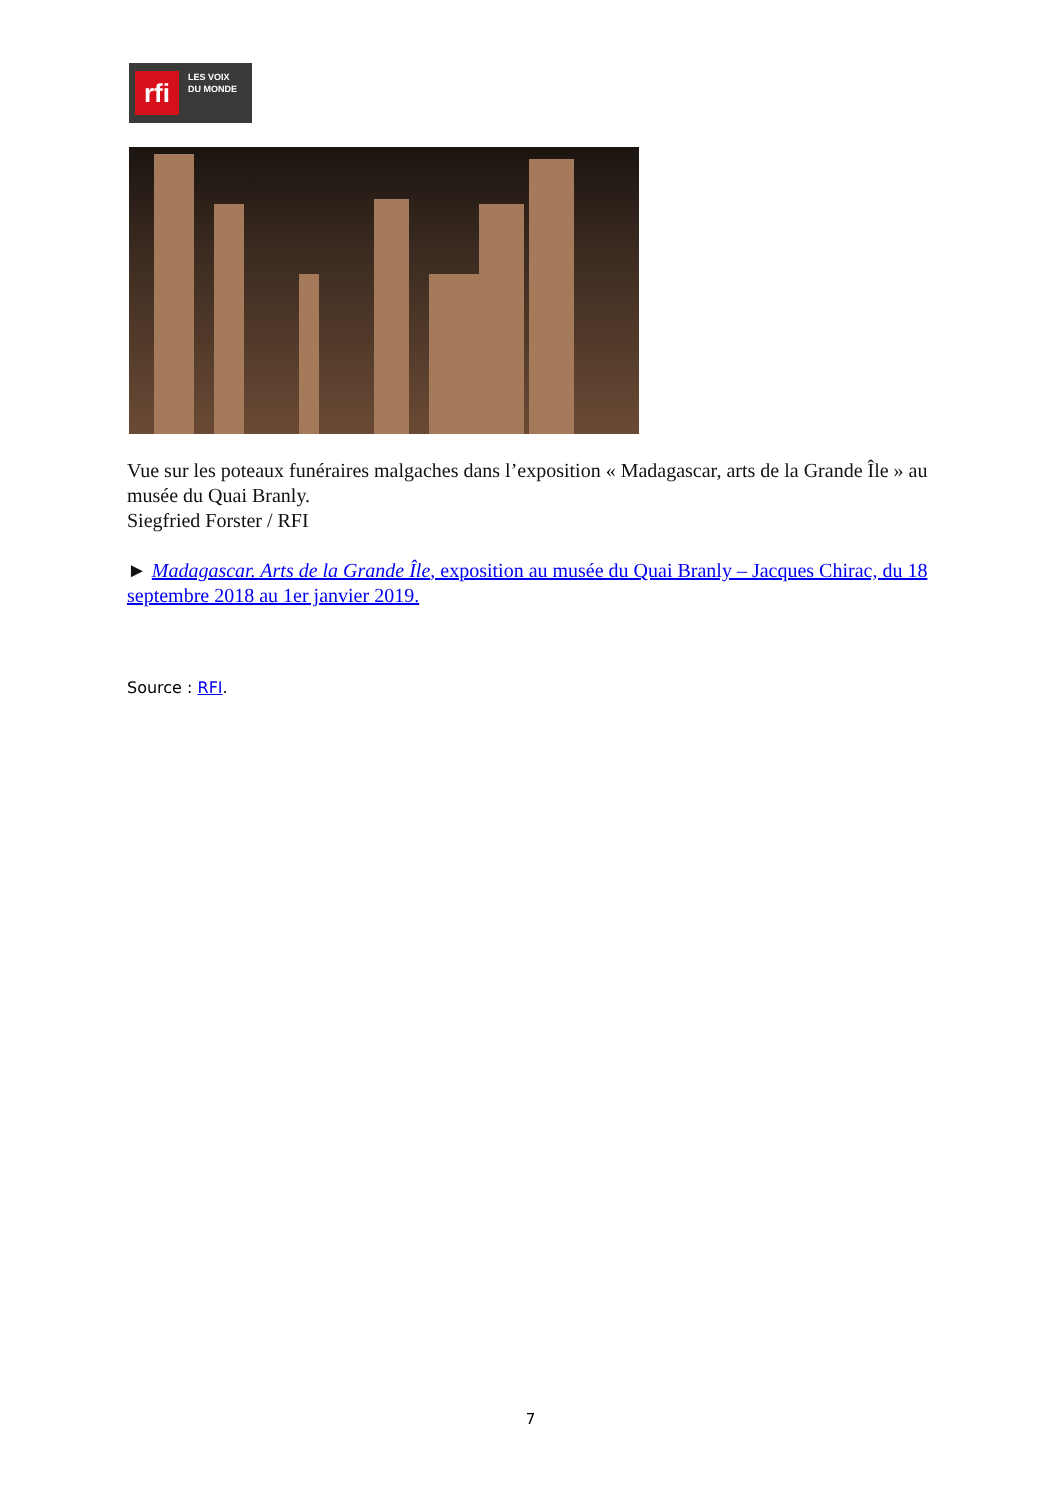rfi
LES VOIX
DU MONDE
Vue sur les poteaux funéraires malgaches dans l’exposition « Madagascar, arts de la Grande Île » au musée du Quai Branly.
Siegfried Forster / RFI
► Madagascar. Arts de la Grande Île, exposition au musée du Quai Branly – Jacques Chirac, du 18 septembre 2018 au 1er janvier 2019.
Source : RFI.
7